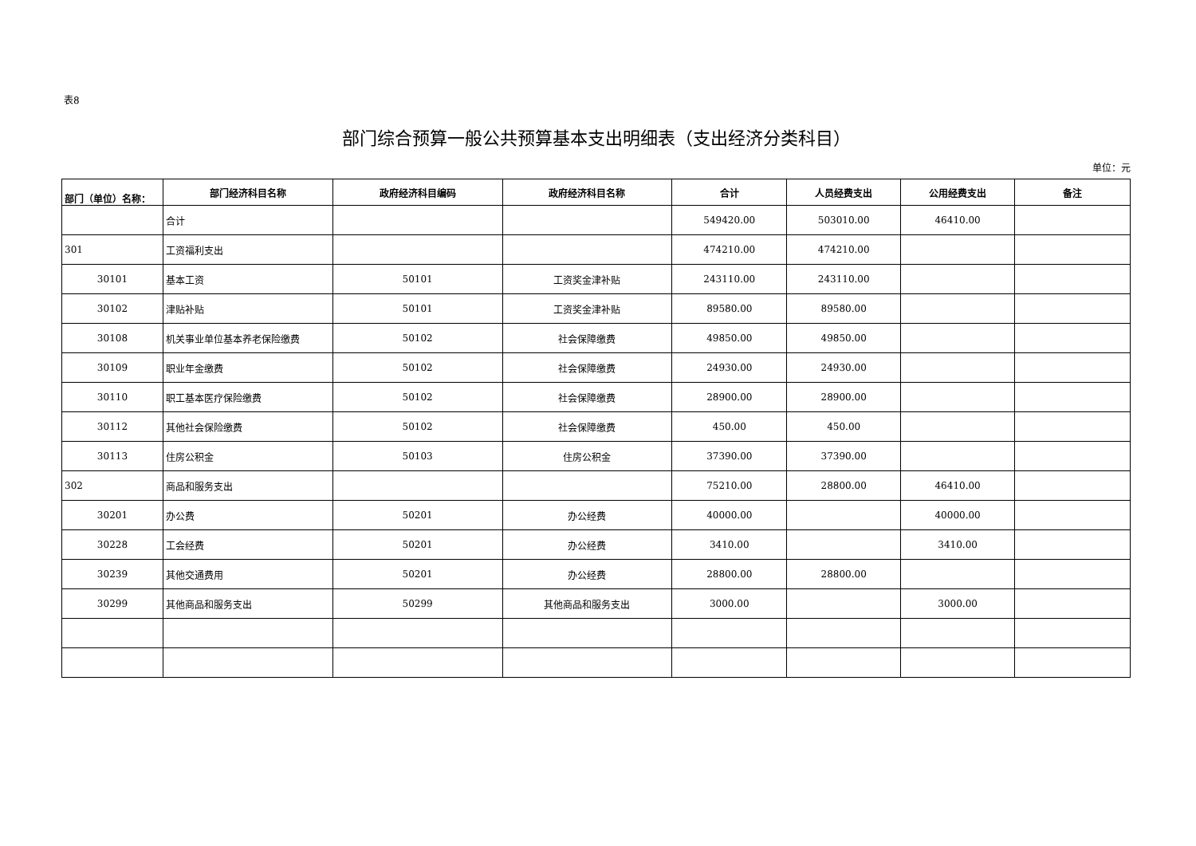表8
部门综合预算一般公共预算基本支出明细表（支出经济分类科目）
单位：元
| 部门（单位）名称： | 部门经济科目名称 | 政府经济科目编码 | 政府经济科目名称 | 合计 | 人员经费支出 | 公用经费支出 | 备注 |
| --- | --- | --- | --- | --- | --- | --- | --- |
| | 合计 | | | 549420.00 | 503010.00 | 46410.00 | |
| 301 | 工资福利支出 | | | 474210.00 | 474210.00 | | |
| 30101 | 基本工资 | 50101 | 工资奖金津补贴 | 243110.00 | 243110.00 | | |
| 30102 | 津贴补贴 | 50101 | 工资奖金津补贴 | 89580.00 | 89580.00 | | |
| 30108 | 机关事业单位基本养老保险缴费 | 50102 | 社会保障缴费 | 49850.00 | 49850.00 | | |
| 30109 | 职业年金缴费 | 50102 | 社会保障缴费 | 24930.00 | 24930.00 | | |
| 30110 | 职工基本医疗保险缴费 | 50102 | 社会保障缴费 | 28900.00 | 28900.00 | | |
| 30112 | 其他社会保险缴费 | 50102 | 社会保障缴费 | 450.00 | 450.00 | | |
| 30113 | 住房公积金 | 50103 | 住房公积金 | 37390.00 | 37390.00 | | |
| 302 | 商品和服务支出 | | | 75210.00 | 28800.00 | 46410.00 | |
| 30201 | 办公费 | 50201 | 办公经费 | 40000.00 | | 40000.00 | |
| 30228 | 工会经费 | 50201 | 办公经费 | 3410.00 | | 3410.00 | |
| 30239 | 其他交通费用 | 50201 | 办公经费 | 28800.00 | 28800.00 | | |
| 30299 | 其他商品和服务支出 | 50299 | 其他商品和服务支出 | 3000.00 | | 3000.00 | |